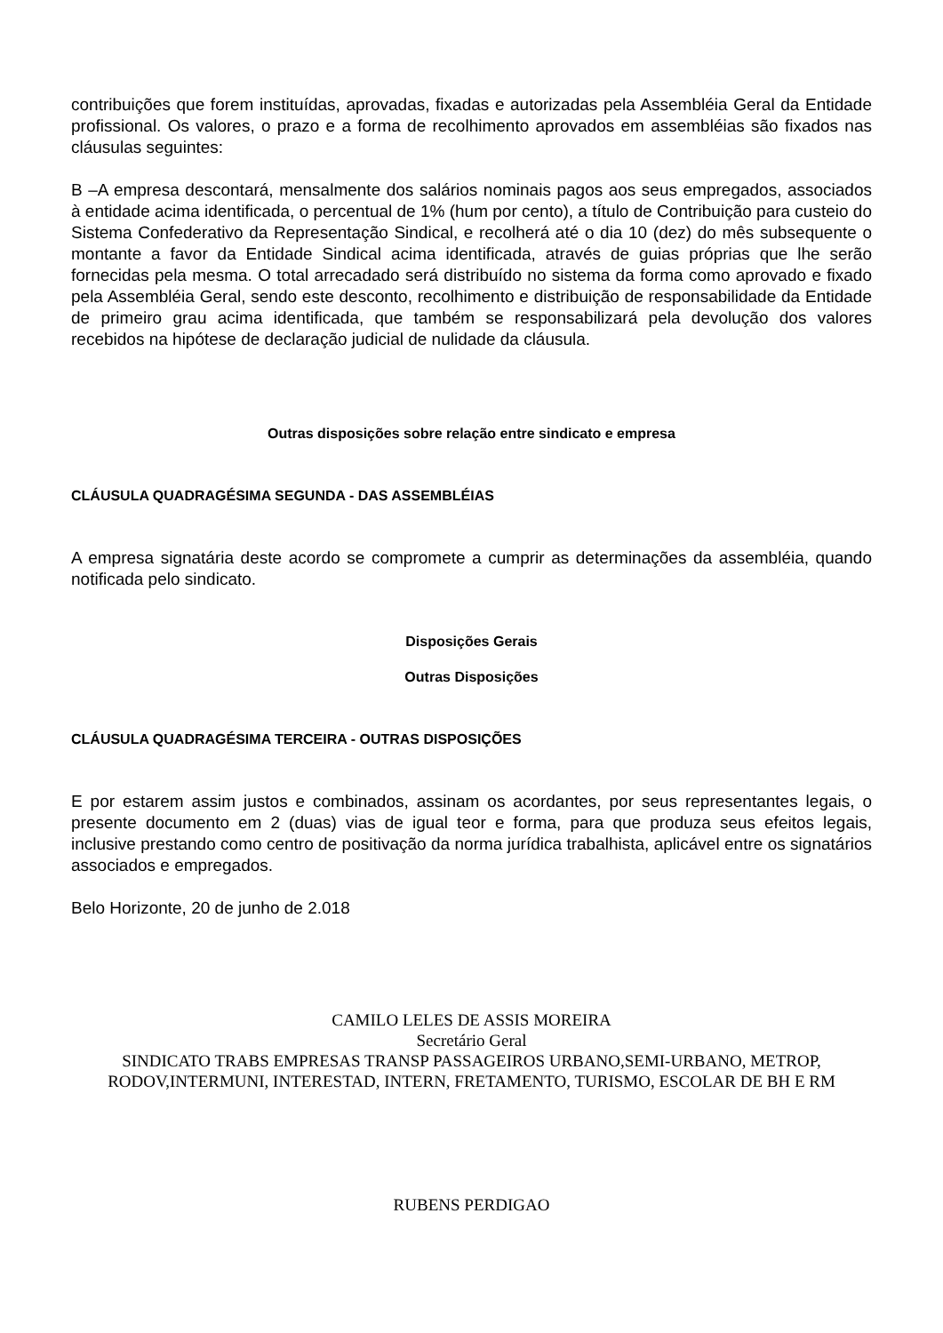contribuições que forem instituídas, aprovadas, fixadas e autorizadas pela Assembléia Geral da Entidade profissional. Os valores, o prazo e a forma de recolhimento aprovados em assembléias são fixados nas cláusulas seguintes:
B –A empresa descontará, mensalmente dos salários nominais pagos aos seus empregados, associados à entidade acima identificada, o percentual de 1% (hum por cento), a título de Contribuição para custeio do Sistema Confederativo da Representação Sindical, e recolherá até o dia 10 (dez) do mês subsequente o montante a favor da Entidade Sindical acima identificada, através de guias próprias que lhe serão fornecidas pela mesma. O total arrecadado será distribuído no sistema da forma como aprovado e fixado pela Assembléia Geral, sendo este desconto, recolhimento e distribuição de responsabilidade da Entidade de primeiro grau acima identificada, que também se responsabilizará pela devolução dos valores recebidos na hipótese de declaração judicial de nulidade da cláusula.
Outras disposições sobre relação entre sindicato e empresa
CLÁUSULA QUADRAGÉSIMA SEGUNDA - DAS ASSEMBLÉIAS
A empresa signatária deste acordo se compromete a cumprir as determinações da assembléia, quando notificada pelo sindicato.
Disposições Gerais
Outras Disposições
CLÁUSULA QUADRAGÉSIMA TERCEIRA - OUTRAS DISPOSIÇÕES
E por estarem assim justos e combinados, assinam os acordantes, por seus representantes legais, o presente documento em 2 (duas) vias de igual teor e forma, para que produza seus efeitos legais, inclusive prestando como centro de positivação da norma jurídica trabalhista, aplicável entre os signatários associados e empregados.
Belo Horizonte, 20 de junho de 2.018
CAMILO LELES DE ASSIS MOREIRA
Secretário Geral
SINDICATO TRABS EMPRESAS TRANSP PASSAGEIROS URBANO,SEMI-URBANO, METROP, RODOV,INTERMUNI, INTERESTAD, INTERN, FRETAMENTO, TURISMO, ESCOLAR DE BH E RM
RUBENS PERDIGAO